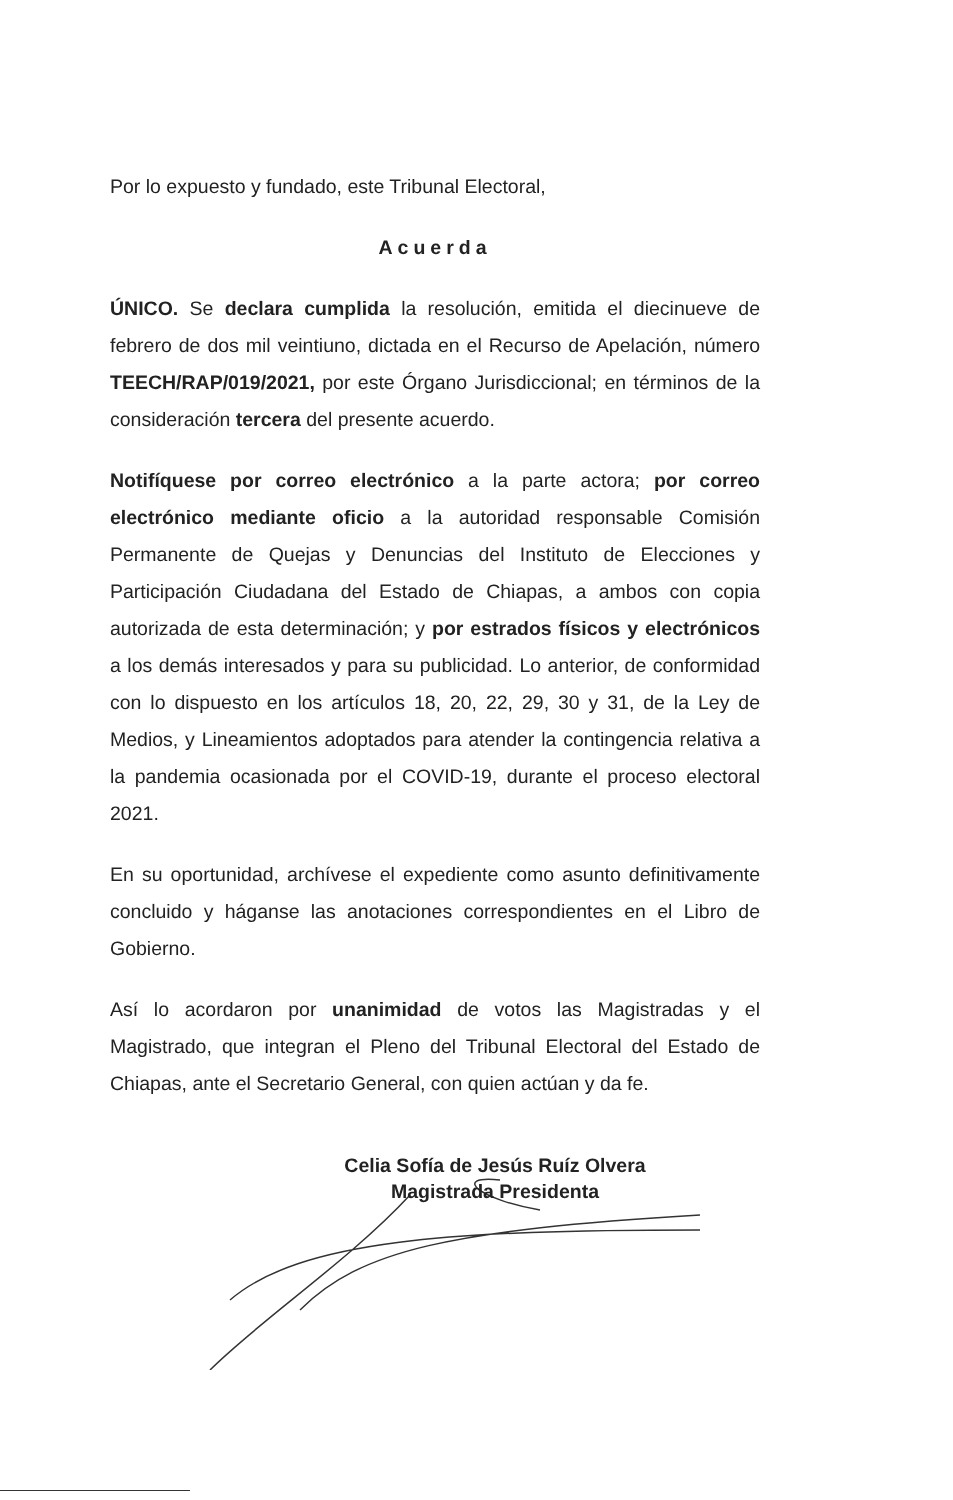Por lo expuesto y fundado, este Tribunal Electoral,
Acuerda
ÚNICO. Se declara cumplida la resolución, emitida el diecinueve de febrero de dos mil veintiuno, dictada en el Recurso de Apelación, número TEECH/RAP/019/2021, por este Órgano Jurisdiccional; en términos de la consideración tercera del presente acuerdo.
Notifíquese por correo electrónico a la parte actora; por correo electrónico mediante oficio a la autoridad responsable Comisión Permanente de Quejas y Denuncias del Instituto de Elecciones y Participación Ciudadana del Estado de Chiapas, a ambos con copia autorizada de esta determinación; y por estrados físicos y electrónicos a los demás interesados y para su publicidad. Lo anterior, de conformidad con lo dispuesto en los artículos 18, 20, 22, 29, 30 y 31, de la Ley de Medios, y Lineamientos adoptados para atender la contingencia relativa a la pandemia ocasionada por el COVID-19, durante el proceso electoral 2021.
En su oportunidad, archívese el expediente como asunto definitivamente concluido y háganse las anotaciones correspondientes en el Libro de Gobierno.
Así lo acordaron por unanimidad de votos las Magistradas y el Magistrado, que integran el Pleno del Tribunal Electoral del Estado de Chiapas, ante el Secretario General, con quien actúan y da fe.
Celia Sofía de Jesús Ruíz Olvera
Magistrada Presidenta